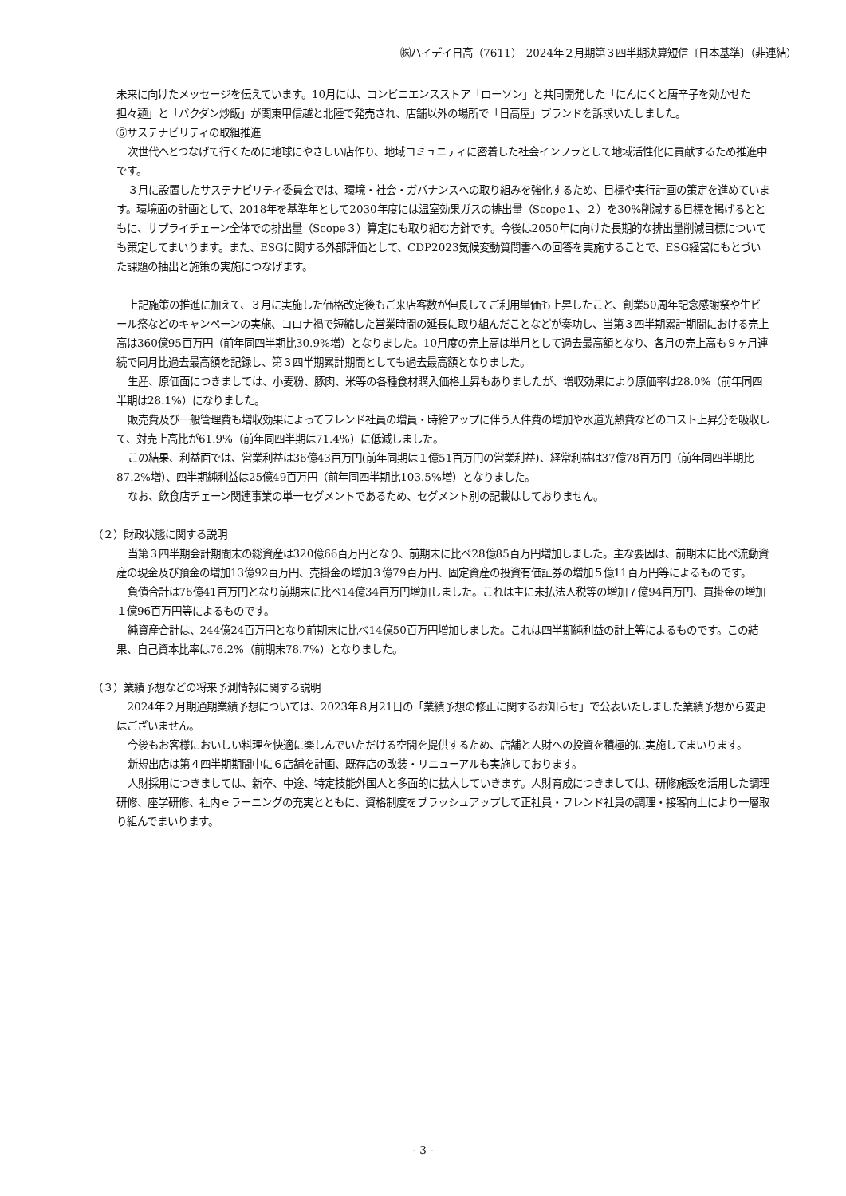㈱ハイデイ日高（7611）　2024年２月期第３四半期決算短信〔日本基準〕（非連結）
未来に向けたメッセージを伝えています。10月には、コンビニエンスストア「ローソン」と共同開発した「にんにくと唐辛子を効かせた担々麺」と「バクダン炒飯」が関東甲信越と北陸で発売され、店舗以外の場所で「日高屋」ブランドを訴求いたしました。
⑥サステナビリティの取組推進
次世代へとつなげて行くために地球にやさしい店作り、地域コミュニティに密着した社会インフラとして地域活性化に貢献するため推進中です。
３月に設置したサステナビリティ委員会では、環境・社会・ガバナンスへの取り組みを強化するため、目標や実行計画の策定を進めています。環境面の計画として、2018年を基準年として2030年度には温室効果ガスの排出量（Scope１、２）を30%削減する目標を掲げるとともに、サプライチェーン全体での排出量（Scope３）算定にも取り組む方針です。今後は2050年に向けた長期的な排出量削減目標についても策定してまいります。また、ESGに関する外部評価として、CDP2023気候変動質問書への回答を実施することで、ESG経営にもとづいた課題の抽出と施策の実施につなげます。
上記施策の推進に加えて、３月に実施した価格改定後もご来店客数が伸長してご利用単価も上昇したこと、創業50周年記念感謝祭や生ビール祭などのキャンペーンの実施、コロナ禍で短縮した営業時間の延長に取り組んだことなどが奏功し、当第３四半期累計期間における売上高は360億95百万円（前年同四半期比30.9%増）となりました。10月度の売上高は単月として過去最高額となり、各月の売上高も９ヶ月連続で同月比過去最高額を記録し、第３四半期累計期間としても過去最高額となりました。
生産、原価面につきましては、小麦粉、豚肉、米等の各種食材購入価格上昇もありましたが、増収効果により原価率は28.0%（前年同四半期は28.1%）になりました。
販売費及び一般管理費も増収効果によってフレンド社員の増員・時給アップに伴う人件費の増加や水道光熱費などのコスト上昇分を吸収して、対売上高比が61.9%（前年同四半期は71.4%）に低減しました。
この結果、利益面では、営業利益は36億43百万円(前年同期は１億51百万円の営業利益)、経常利益は37億78百万円（前年同四半期比87.2%増）、四半期純利益は25億49百万円（前年同四半期比103.5%増）となりました。
なお、飲食店チェーン関連事業の単一セグメントであるため、セグメント別の記載はしておりません。
（２）財政状態に関する説明
当第３四半期会計期間末の総資産は320億66百万円となり、前期末に比べ28億85百万円増加しました。主な要因は、前期末に比べ流動資産の現金及び預金の増加13億92百万円、売掛金の増加３億79百万円、固定資産の投資有価証券の増加５億11百万円等によるものです。
負債合計は76億41百万円となり前期末に比べ14億34百万円増加しました。これは主に未払法人税等の増加７億94百万円、買掛金の増加１億96百万円等によるものです。
純資産合計は、244億24百万円となり前期末に比べ14億50百万円増加しました。これは四半期純利益の計上等によるものです。この結果、自己資本比率は76.2%（前期末78.7%）となりました。
（３）業績予想などの将来予測情報に関する説明
2024年２月期通期業績予想については、2023年８月21日の「業績予想の修正に関するお知らせ」で公表いたしました業績予想から変更はございません。
今後もお客様においしい料理を快適に楽しんでいただける空間を提供するため、店舗と人財への投資を積極的に実施してまいります。
新規出店は第４四半期期間中に６店舗を計画、既存店の改装・リニューアルも実施しております。
人財採用につきましては、新卒、中途、特定技能外国人と多面的に拡大していきます。人財育成につきましては、研修施設を活用した調理研修、座学研修、社内ｅラーニングの充実とともに、資格制度をブラッシュアップして正社員・フレンド社員の調理・接客向上により一層取り組んでまいります。
- 3 -